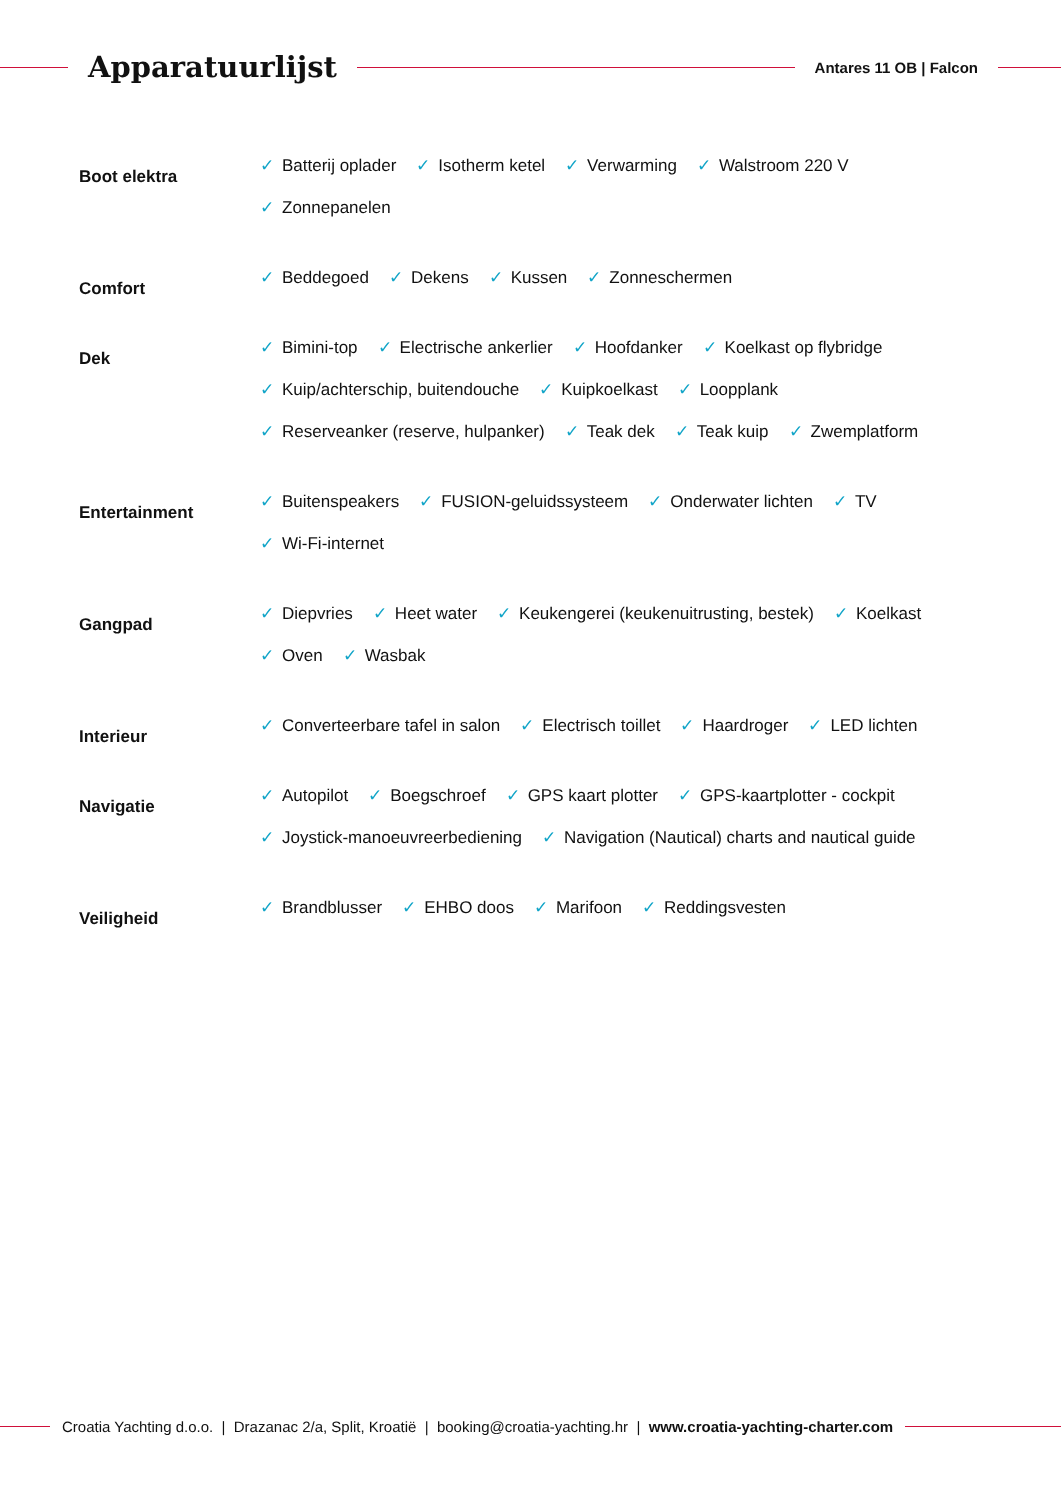Apparatuurlijst
Antares 11 OB | Falcon
Boot elektra
✓ Batterij oplader
✓ Isotherm ketel
✓ Verwarming
✓ Walstroom 220 V
✓ Zonnepanelen
Comfort
✓ Beddegoed
✓ Dekens
✓ Kussen
✓ Zonneschermen
Dek
✓ Bimini-top
✓ Electrische ankerlier
✓ Hoofdanker
✓ Koelkast op flybridge
✓ Kuip/achterschip, buitendouche
✓ Kuipkoelkast
✓ Loopplank
✓ Reserveanker (reserve, hulpanker)
✓ Teak dek
✓ Teak kuip
✓ Zwemplatform
Entertainment
✓ Buitenspeakers
✓ FUSION-geluidssysteem
✓ Onderwater lichten
✓ TV
✓ Wi-Fi-internet
Gangpad
✓ Diepvries
✓ Heet water
✓ Keukengerei (keukenuitrusting, bestek)
✓ Koelkast
✓ Oven
✓ Wasbak
Interieur
✓ Converteerbare tafel in salon
✓ Electrisch toillet
✓ Haardroger
✓ LED lichten
Navigatie
✓ Autopilot
✓ Boegschroef
✓ GPS kaart plotter
✓ GPS-kaartplotter - cockpit
✓ Joystick-manoeuvreerbediening
✓ Navigation (Nautical) charts and nautical guide
Veiligheid
✓ Brandblusser
✓ EHBO doos
✓ Marifoon
✓ Reddingsvesten
Croatia Yachting d.o.o. | Drazanac 2/a, Split, Kroatië | booking@croatia-yachting.hr | www.croatia-yachting-charter.com